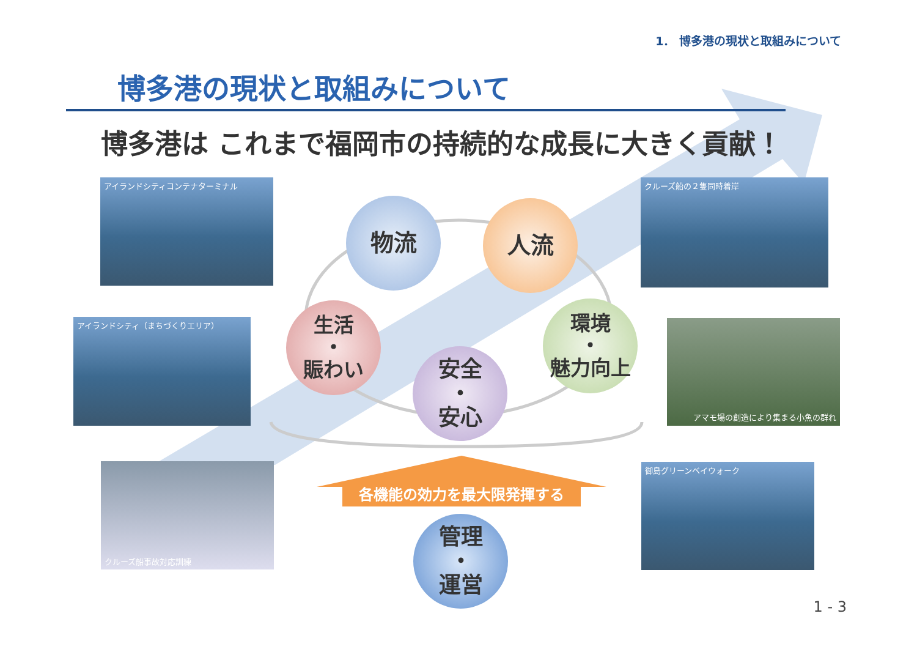1． 博多港の現状と取組みについて
博多港の現状と取組みについて
博多港は これまで福岡市の持続的な成長に大きく貢献！
アイランドシティコンテナターミナル
アイランドシティ（まちづくりエリア）
クルーズ船事故対応訓練
クルーズ船の２隻同時着岸
アマモ場の創造により集まる小魚の群れ
御島グリーンベイウォーク
物流 人流
生活
・
賑わい
環境
・
魅力向上
安全
・
安心
各機能の効力を最大限発揮する
管理
・
運営
1 - 3